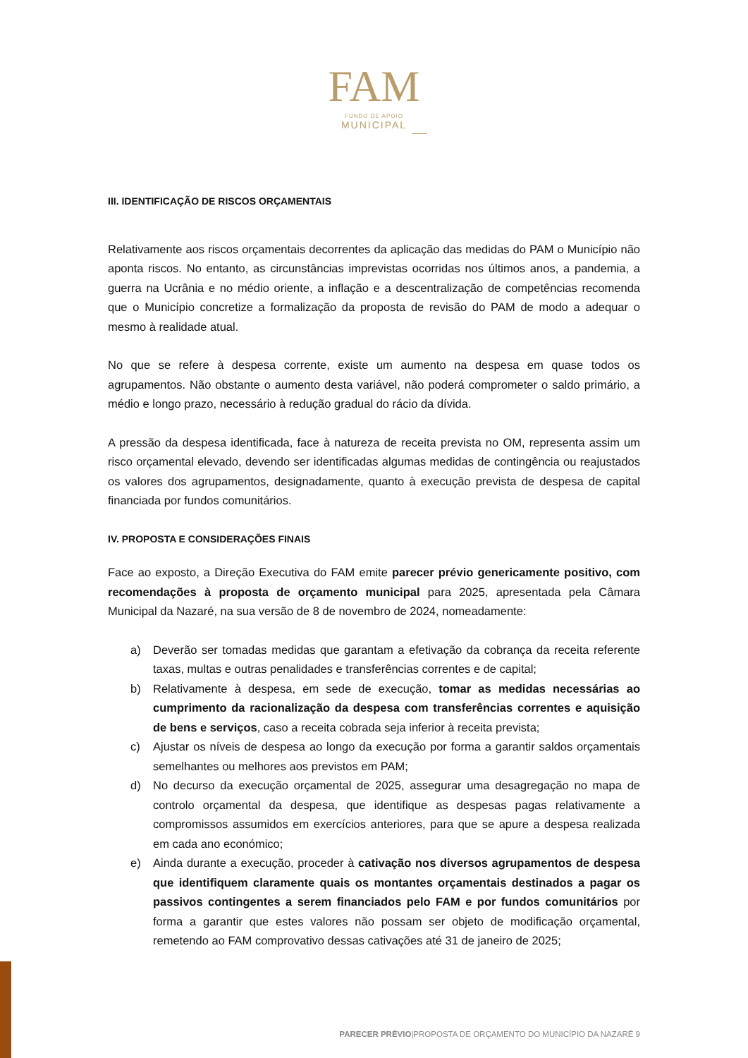FAM
FUNDO DE APOIO
MUNICIPAL
III. IDENTIFICAÇÃO DE RISCOS ORÇAMENTAIS
Relativamente aos riscos orçamentais decorrentes da aplicação das medidas do PAM o Município não aponta riscos. No entanto, as circunstâncias imprevistas ocorridas nos últimos anos, a pandemia, a guerra na Ucrânia e no médio oriente, a inflação e a descentralização de competências recomenda que o Município concretize a formalização da proposta de revisão do PAM de modo a adequar o mesmo à realidade atual.
No que se refere à despesa corrente, existe um aumento na despesa em quase todos os agrupamentos. Não obstante o aumento desta variável, não poderá comprometer o saldo primário, a médio e longo prazo, necessário à redução gradual do rácio da dívida.
A pressão da despesa identificada, face à natureza de receita prevista no OM, representa assim um risco orçamental elevado, devendo ser identificadas algumas medidas de contingência ou reajustados os valores dos agrupamentos, designadamente, quanto à execução prevista de despesa de capital financiada por fundos comunitários.
IV. PROPOSTA E CONSIDERAÇÕES FINAIS
Face ao exposto, a Direção Executiva do FAM emite parecer prévio genericamente positivo, com recomendações à proposta de orçamento municipal para 2025, apresentada pela Câmara Municipal da Nazaré, na sua versão de 8 de novembro de 2024, nomeadamente:
a) Deverão ser tomadas medidas que garantam a efetivação da cobrança da receita referente taxas, multas e outras penalidades e transferências correntes e de capital;
b) Relativamente à despesa, em sede de execução, tomar as medidas necessárias ao cumprimento da racionalização da despesa com transferências correntes e aquisição de bens e serviços, caso a receita cobrada seja inferior à receita prevista;
c) Ajustar os níveis de despesa ao longo da execução por forma a garantir saldos orçamentais semelhantes ou melhores aos previstos em PAM;
d) No decurso da execução orçamental de 2025, assegurar uma desagregação no mapa de controlo orçamental da despesa, que identifique as despesas pagas relativamente a compromissos assumidos em exercícios anteriores, para que se apure a despesa realizada em cada ano económico;
e) Ainda durante a execução, proceder à cativação nos diversos agrupamentos de despesa que identifiquem claramente quais os montantes orçamentais destinados a pagar os passivos contingentes a serem financiados pelo FAM e por fundos comunitários por forma a garantir que estes valores não possam ser objeto de modificação orçamental, remetendo ao FAM comprovativo dessas cativações até 31 de janeiro de 2025;
PARECER PRÉVIO|PROPOSTA DE ORÇAMENTO DO MUNICÍPIO DA NAZARÉ 9